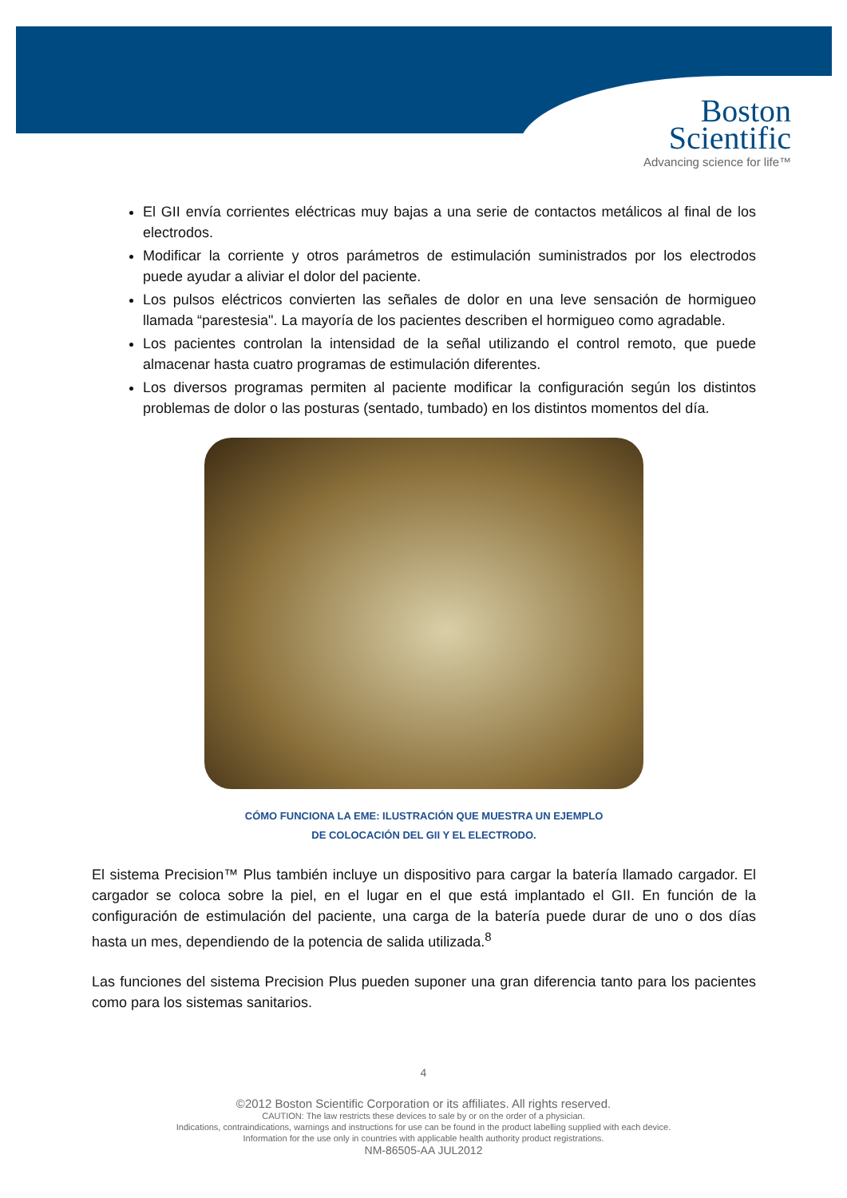Boston
Scientific
Advancing science for life™
El GII envía corrientes eléctricas muy bajas a una serie de contactos metálicos al final de los electrodos.
Modificar la corriente y otros parámetros de estimulación suministrados por los electrodos puede ayudar a aliviar el dolor del paciente.
Los pulsos eléctricos convierten las señales de dolor en una leve sensación de hormigueo llamada “parestesia". La mayoría de los pacientes describen el hormigueo como agradable.
Los pacientes controlan la intensidad de la señal utilizando el control remoto, que puede almacenar hasta cuatro programas de estimulación diferentes.
Los diversos programas permiten al paciente modificar la configuración según los distintos problemas de dolor o las posturas (sentado, tumbado) en los distintos momentos del día.
CÓMO FUNCIONA LA EME: ILUSTRACIÓN QUE MUESTRA UN EJEMPLO
DE COLOCACIÓN DEL GII Y EL ELECTRODO.
El sistema Precision™ Plus también incluye un dispositivo para cargar la batería llamado cargador. El cargador se coloca sobre la piel, en el lugar en el que está implantado el GII. En función de la configuración de estimulación del paciente, una carga de la batería puede durar de uno o dos días hasta un mes, dependiendo de la potencia de salida utilizada.<sup>8</sup>
Las funciones del sistema Precision Plus pueden suponer una gran diferencia tanto para los pacientes como para los sistemas sanitarios.
4
©2012 Boston Scientific Corporation or its affiliates. All rights reserved.
CAUTION: The law restricts these devices to sale by or on the order of a physician.
Indications, contraindications, warnings and instructions for use can be found in the product labelling supplied with each device.
Information for the use only in countries with applicable health authority product registrations.
NM-86505-AA JUL2012